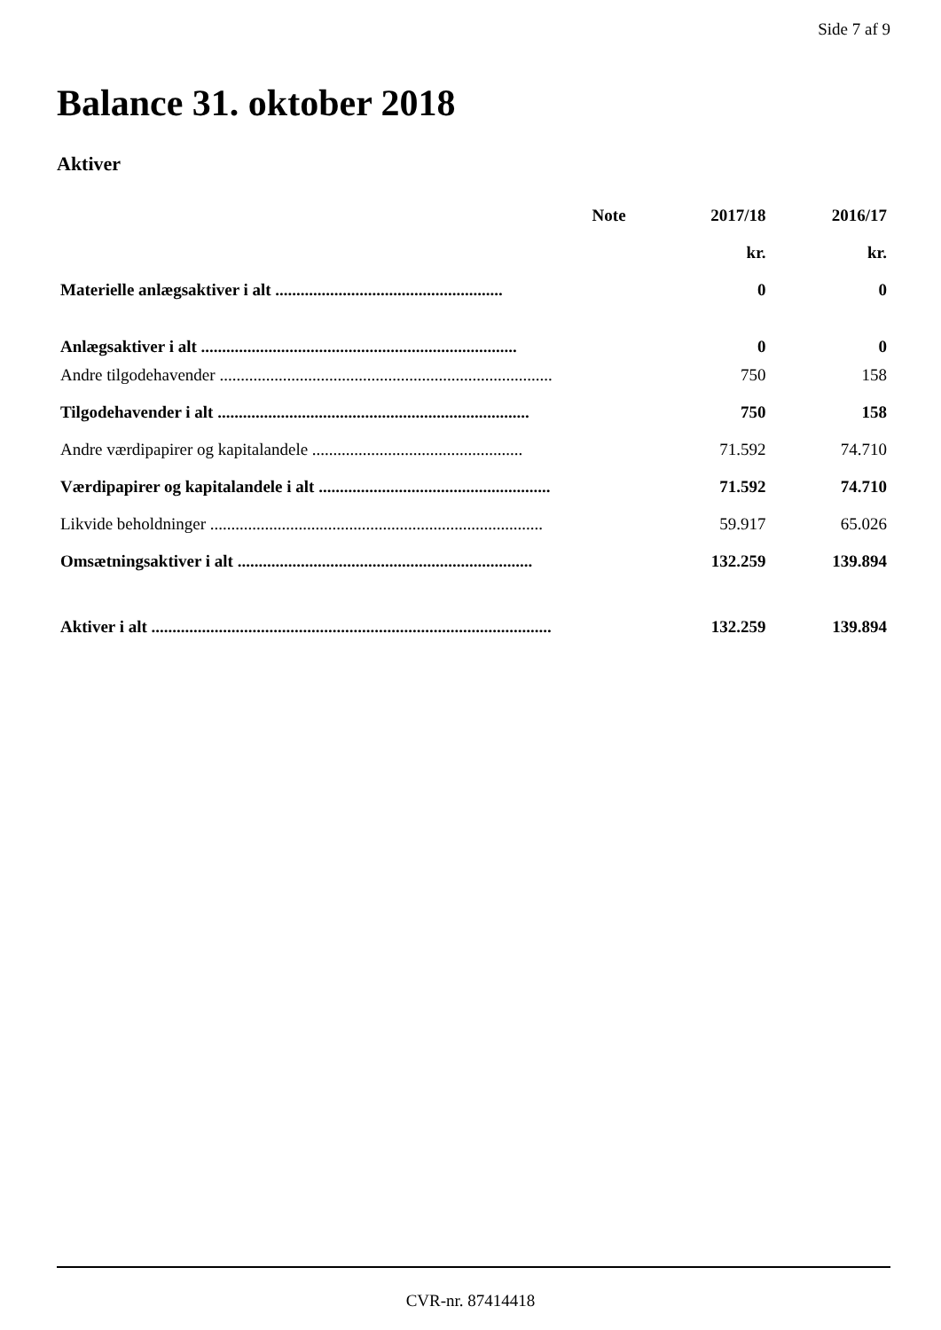Side 7 af 9
Balance 31. oktober 2018
Aktiver
| | Note | 2017/18 | 2016/17 |
| --- | --- | --- | --- |
| | | kr. | kr. |
| Materielle anlægsaktiver i alt ...................................................... | | 0 | 0 |
| Anlægsaktiver i alt ........................................................................... | | 0 | 0 |
| Andre tilgodehavender ............................................................................... | | 750 | 158 |
| Tilgodehavender i alt .......................................................................... | | 750 | 158 |
| Andre værdipapirer og kapitalandele .................................................. | | 71.592 | 74.710 |
| Værdipapirer og kapitalandele i alt ....................................................... | | 71.592 | 74.710 |
| Likvide beholdninger ............................................................................... | | 59.917 | 65.026 |
| Omsætningsaktiver i alt ...................................................................... | | 132.259 | 139.894 |
| Aktiver i alt ............................................................................................... | | 132.259 | 139.894 |
CVR-nr. 87414418